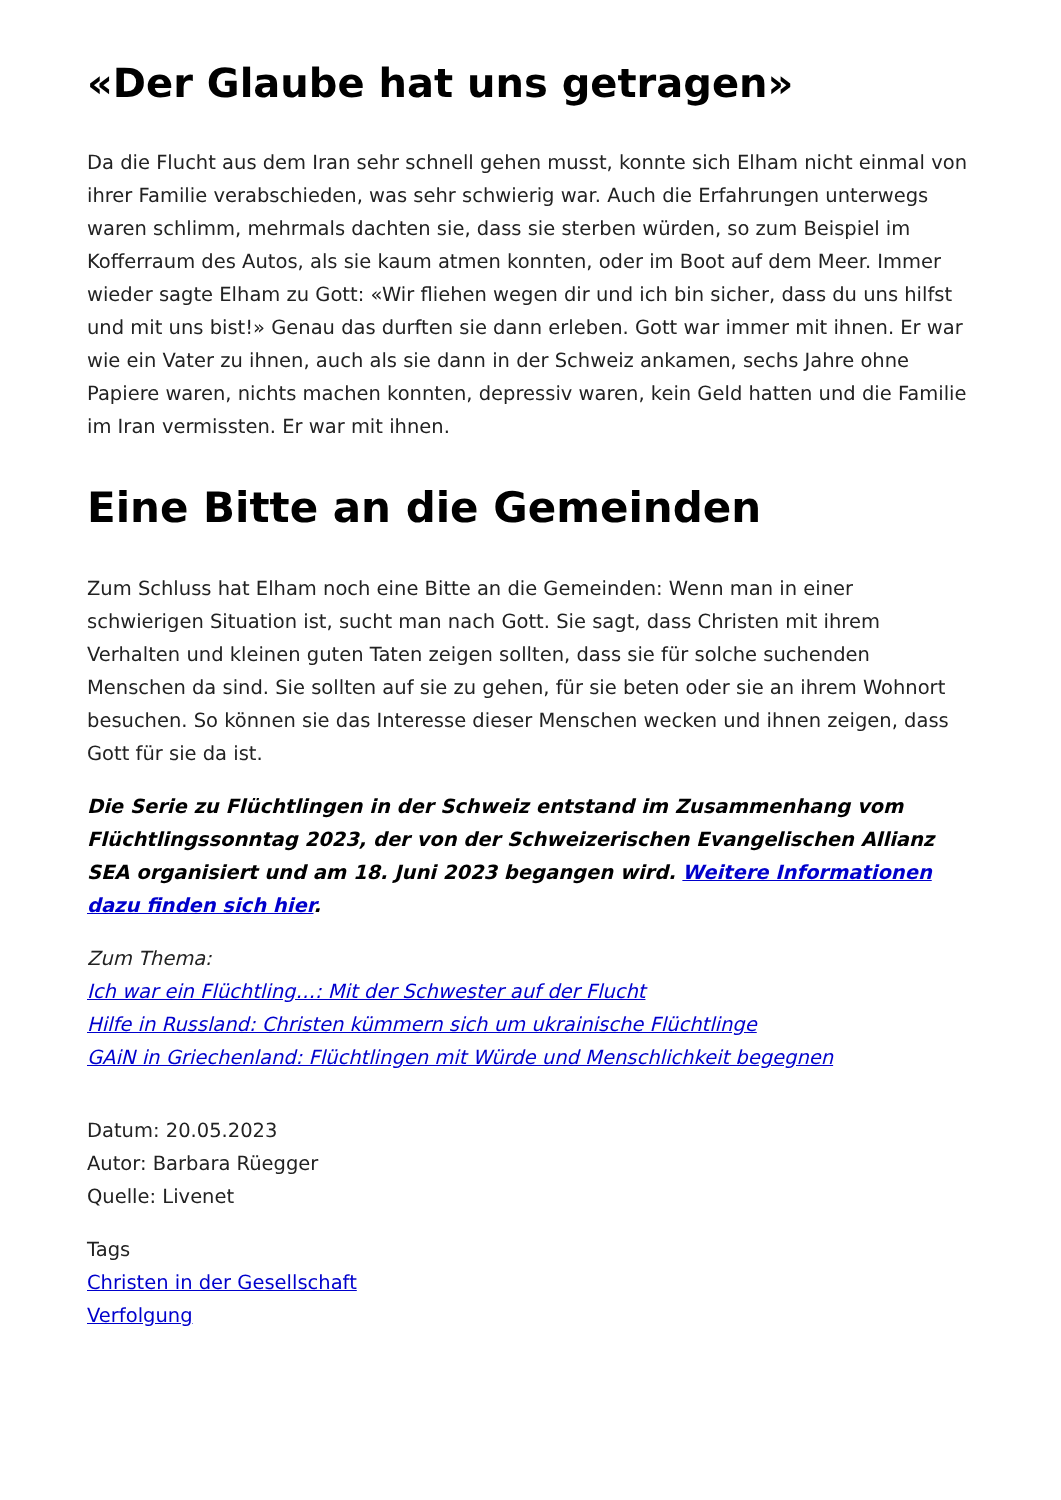«Der Glaube hat uns getragen»
Da die Flucht aus dem Iran sehr schnell gehen musst, konnte sich Elham nicht einmal von ihrer Familie verabschieden, was sehr schwierig war. Auch die Erfahrungen unterwegs waren schlimm, mehrmals dachten sie, dass sie sterben würden, so zum Beispiel im Kofferraum des Autos, als sie kaum atmen konnten, oder im Boot auf dem Meer. Immer wieder sagte Elham zu Gott: «Wir fliehen wegen dir und ich bin sicher, dass du uns hilfst und mit uns bist!» Genau das durften sie dann erleben. Gott war immer mit ihnen. Er war wie ein Vater zu ihnen, auch als sie dann in der Schweiz ankamen, sechs Jahre ohne Papiere waren, nichts machen konnten, depressiv waren, kein Geld hatten und die Familie im Iran vermissten. Er war mit ihnen.
Eine Bitte an die Gemeinden
Zum Schluss hat Elham noch eine Bitte an die Gemeinden: Wenn man in einer schwierigen Situation ist, sucht man nach Gott. Sie sagt, dass Christen mit ihrem Verhalten und kleinen guten Taten zeigen sollten, dass sie für solche suchenden Menschen da sind. Sie sollten auf sie zu gehen, für sie beten oder sie an ihrem Wohnort besuchen. So können sie das Interesse dieser Menschen wecken und ihnen zeigen, dass Gott für sie da ist.
Die Serie zu Flüchtlingen in der Schweiz entstand im Zusammenhang vom Flüchtlingssonntag 2023, der von der Schweizerischen Evangelischen Allianz SEA organisiert und am 18. Juni 2023 begangen wird. Weitere Informationen dazu finden sich hier.
Zum Thema:
Ich war ein Flüchtling…: Mit der Schwester auf der Flucht
Hilfe in Russland: Christen kümmern sich um ukrainische Flüchtlinge
GAiN in Griechenland: Flüchtlingen mit Würde und Menschlichkeit begegnen
Datum: 20.05.2023
Autor: Barbara Rüegger
Quelle: Livenet
Tags
Christen in der Gesellschaft
Verfolgung